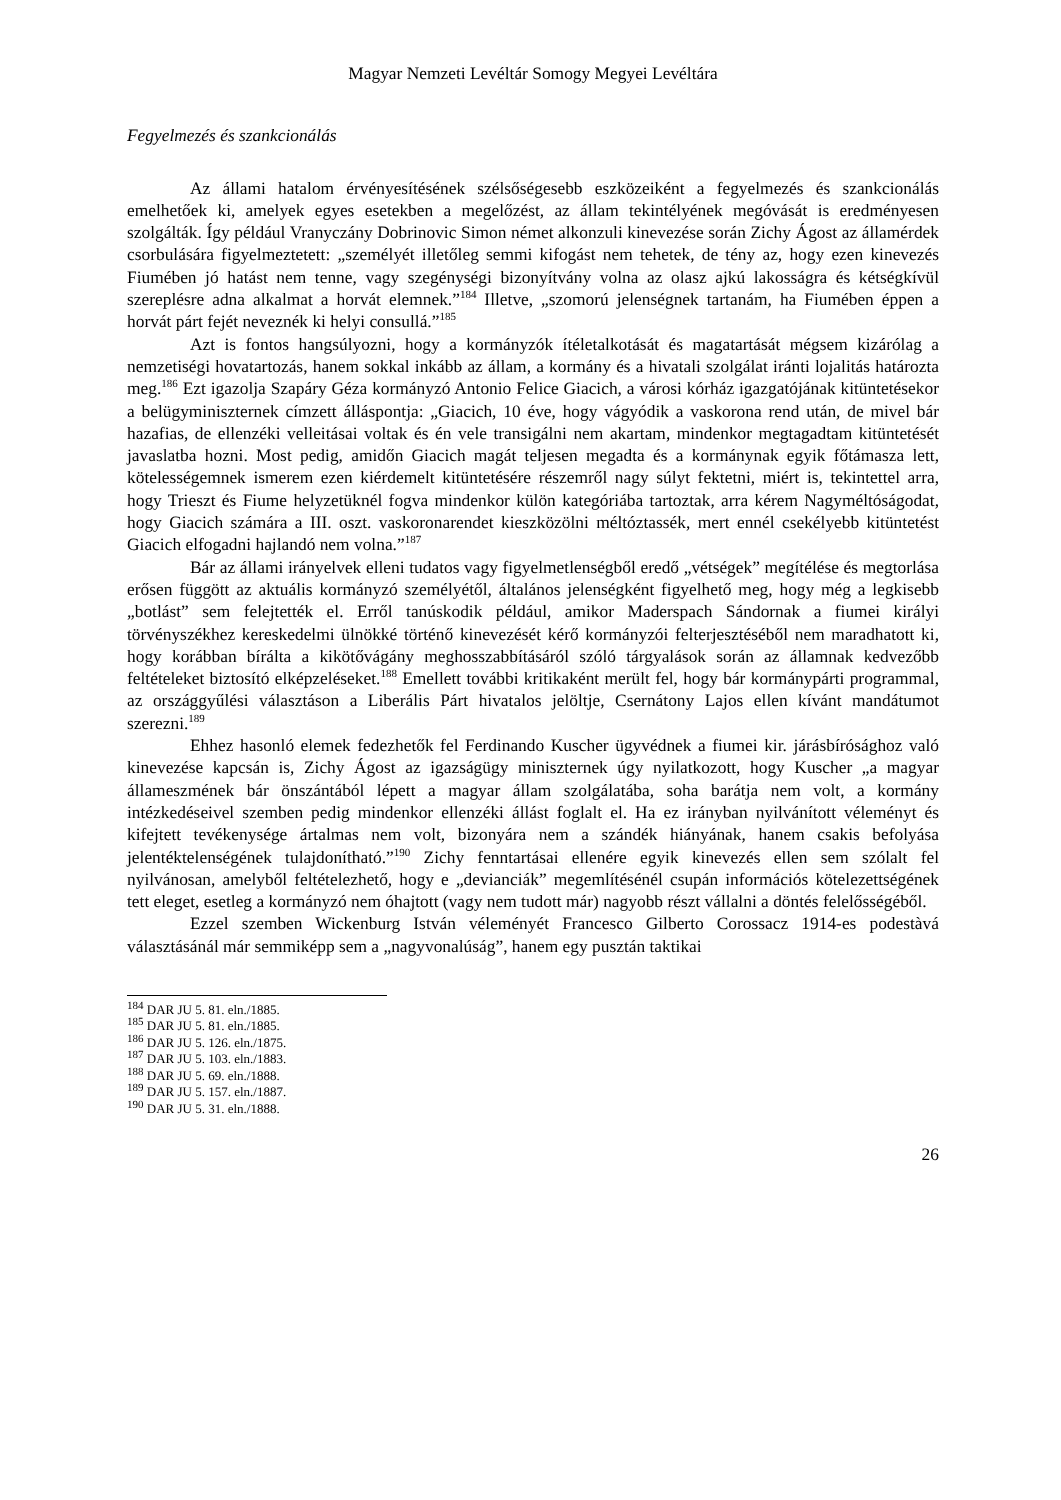Magyar Nemzeti Levéltár Somogy Megyei Levéltára
Fegyelmezés és szankcionálás
Az állami hatalom érvényesítésének szélsőségesebb eszközeiként a fegyelmezés és szankcionálás emelhetőek ki, amelyek egyes esetekben a megelőzést, az állam tekintélyének megóvását is eredményesen szolgálták. Így például Vranyczány Dobrinovic Simon német alkonzuli kinevezése során Zichy Ágost az államérdek csorbulására figyelmeztetett: „személyét illetőleg semmi kifogást nem tehetek, de tény az, hogy ezen kinevezés Fiumében jó hatást nem tenne, vagy szegénységi bizonyítvány volna az olasz ajkú lakosságra és kétségkívül szereplésre adna alkalmat a horvát elemnek.”<sup>184</sup> Illetve, „szomorú jelenségnek tartanám, ha Fiumében éppen a horvát párt fejét neveznék ki helyi consullá.”<sup>185</sup>
Azt is fontos hangsúlyozni, hogy a kormányzók ítéletalkotását és magatartását mégsem kizárólag a nemzetiségi hovatartozás, hanem sokkal inkább az állam, a kormány és a hivatali szolgálat iránti lojalitás határozta meg.<sup>186</sup> Ezt igazolja Szapáry Géza kormányzó Antonio Felice Giacich, a városi kórház igazgatójának kitüntetésekor a belügyminiszternek címzett álláspontja: „Giacich, 10 éve, hogy vágyódik a vaskorona rend után, de mivel bár hazafias, de ellenzéki velleitásai voltak és én vele transigálni nem akartam, mindenkor megtagadtam kitüntetését javaslatba hozni. Most pedig, amidőn Giacich magát teljesen megadta és a kormánynak egyik főtámasza lett, kötelességemnek ismerem ezen kiérdemelt kitüntetésére részemről nagy súlyt fektetni, miért is, tekintettel arra, hogy Trieszt és Fiume helyzetüknél fogva mindenkor külön kategóriába tartoztak, arra kérem Nagyméltóságodat, hogy Giacich számára a III. oszt. vaskoronarendet kieszközölni méltóztassék, mert ennél csekélyebb kitüntetést Giacich elfogadni hajlandó nem volna.”<sup>187</sup>
Bár az állami irányelvek elleni tudatos vagy figyelmetlenségből eredő „vétségek” megítélése és megtorlása erősen függött az aktuális kormányzó személyétől, általános jelenségként figyelhető meg, hogy még a legkisebb „botlást” sem felejtették el. Erről tanúskodik például, amikor Maderspach Sándornak a fiumei királyi törvényszékhez kereskedelmi ülnökké történő kinevezését kérő kormányzói felterjesztéséből nem maradhatott ki, hogy korábban bírálta a kikötővágány meghosszabbításáról szóló tárgyalások során az államnak kedvezőbb feltételeket biztosító elképzeléseket.<sup>188</sup> Emellett további kritikaként merült fel, hogy bár kormánypárti programmal, az országgyűlési választáson a Liberális Párt hivatalos jelöltje, Csernátony Lajos ellen kívánt mandátumot szerezni.<sup>189</sup>
Ehhez hasonló elemek fedezhetők fel Ferdinando Kuscher ügyvédnek a fiumei kir. járásbírósághoz való kinevezése kapcsán is, Zichy Ágost az igazságügy miniszternek úgy nyilatkozott, hogy Kuscher „a magyar állameszmének bár önszántából lépett a magyar állam szolgálatába, soha barátja nem volt, a kormány intézkedéseivel szemben pedig mindenkor ellenzéki állást foglalt el. Ha ez irányban nyilvánított véleményt és kifejtett tevékenysége ártalmas nem volt, bizonyára nem a szándék hiányának, hanem csakis befolyása jelentéktelenségének tulajdonítható.”<sup>190</sup> Zichy fenntartásai ellenére egyik kinevezés ellen sem szólalt fel nyilvánosan, amelyből feltételezhető, hogy e „devianciák” megemlítésénél csupán információs kötelezettségének tett eleget, esetleg a kormányzó nem óhajtott (vagy nem tudott már) nagyobb részt vállalni a döntés felelősségéből.
Ezzel szemben Wickenburg István véleményét Francesco Gilberto Corossacz 1914-es podestàvá választásánál már semmiképp sem a „nagyvonalúság”, hanem egy pusztán taktikai
<sup>184</sup> DAR JU 5. 81. eln./1885.
<sup>185</sup> DAR JU 5. 81. eln./1885.
<sup>186</sup> DAR JU 5. 126. eln./1875.
<sup>187</sup> DAR JU 5. 103. eln./1883.
<sup>188</sup> DAR JU 5. 69. eln./1888.
<sup>189</sup> DAR JU 5. 157. eln./1887.
<sup>190</sup> DAR JU 5. 31. eln./1888.
26